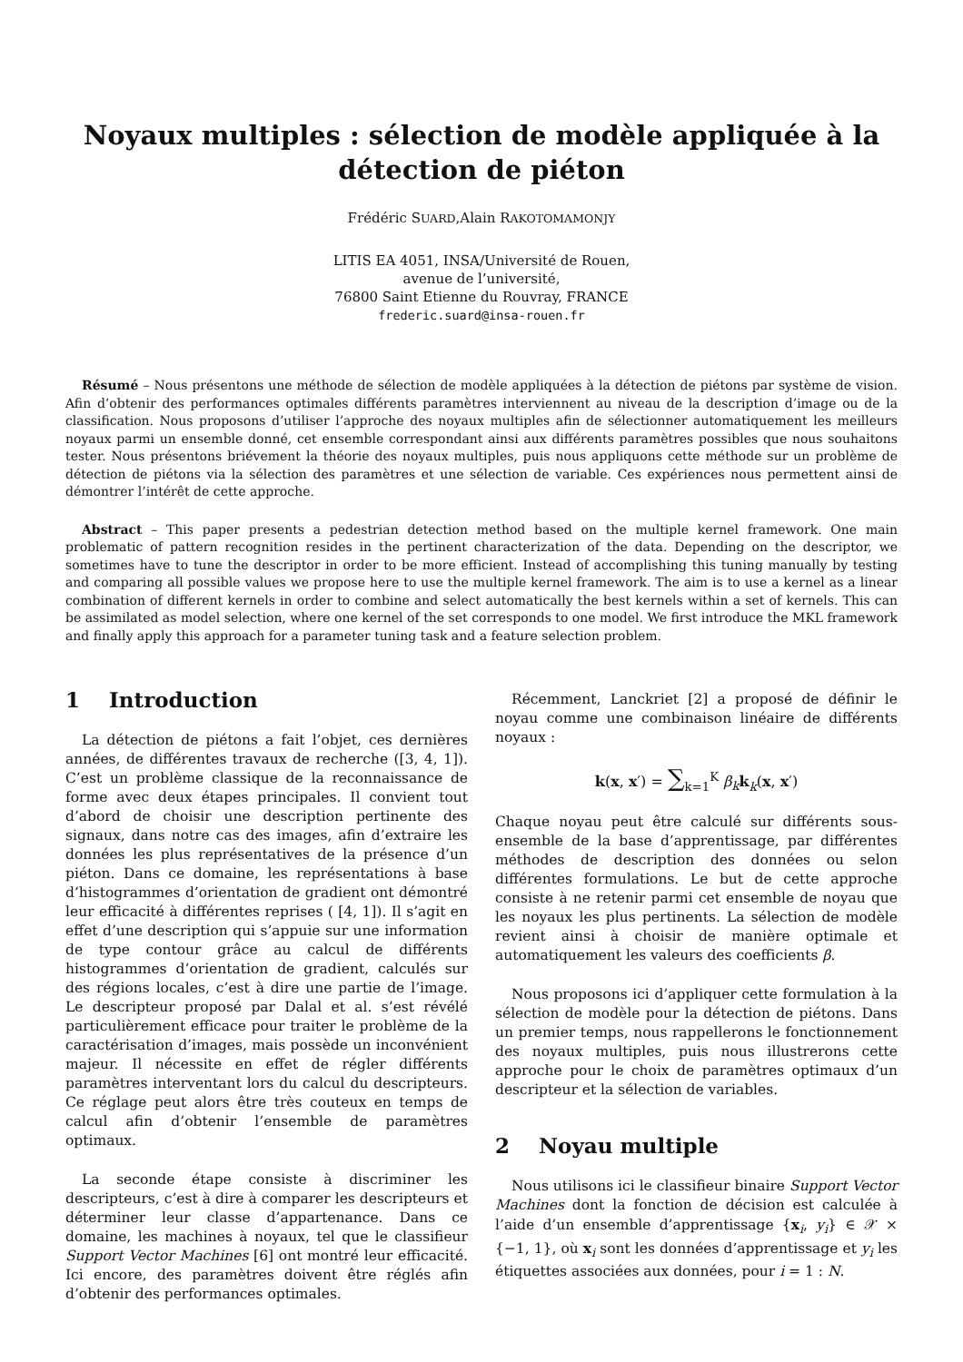Noyaux multiples : sélection de modèle appliquée à la détection de piéton
Frédéric SUARD,Alain RAKOTOMAMONJY
LITIS EA 4051, INSA/Université de Rouen,
avenue de l’université,
76800 Saint Etienne du Rouvray, FRANCE
frederic.suard@insa-rouen.fr
Résumé – Nous présentons une méthode de sélection de modèle appliquées à la détection de piétons par système de vision. Afin d’obtenir des performances optimales différents paramètres interviennent au niveau de la description d’image ou de la classification. Nous proposons d’utiliser l’approche des noyaux multiples afin de sélectionner automatiquement les meilleurs noyaux parmi un ensemble donné, cet ensemble correspondant ainsi aux différents paramètres possibles que nous souhaitons tester. Nous présentons briévement la théorie des noyaux multiples, puis nous appliquons cette méthode sur un problème de détection de piétons via la sélection des paramètres et une sélection de variable. Ces expériences nous permettent ainsi de démontrer l’intérêt de cette approche.
Abstract – This paper presents a pedestrian detection method based on the multiple kernel framework. One main problematic of pattern recognition resides in the pertinent characterization of the data. Depending on the descriptor, we sometimes have to tune the descriptor in order to be more efficient. Instead of accomplishing this tuning manually by testing and comparing all possible values we propose here to use the multiple kernel framework. The aim is to use a kernel as a linear combination of different kernels in order to combine and select automatically the best kernels within a set of kernels. This can be assimilated as model selection, where one kernel of the set corresponds to one model. We first introduce the MKL framework and finally apply this approach for a parameter tuning task and a feature selection problem.
1 Introduction
La détection de piétons a fait l’objet, ces dernières années, de différentes travaux de recherche ([3, 4, 1]). C’est un problème classique de la reconnaissance de forme avec deux étapes principales. Il convient tout d’abord de choisir une description pertinente des signaux, dans notre cas des images, afin d’extraire les données les plus représentatives de la présence d’un piéton. Dans ce domaine, les représentations à base d’histogrammes d’orientation de gradient ont démontré leur efficacité à différentes reprises ( [4, 1]). Il s’agit en effet d’une description qui s’appuie sur une information de type contour grâce au calcul de différents histogrammes d’orientation de gradient, calculés sur des régions locales, c’est à dire une partie de l’image. Le descripteur proposé par Dalal et al. s’est révélé particulièrement efficace pour traiter le problème de la caractérisation d’images, mais possède un inconvénient majeur. Il nécessite en effet de régler différents paramètres interventant lors du calcul du descripteurs. Ce réglage peut alors être très couteux en temps de calcul afin d’obtenir l’ensemble de paramètres optimaux.
La seconde étape consiste à discriminer les descripteurs, c’est à dire à comparer les descripteurs et déterminer leur classe d’appartenance. Dans ce domaine, les machines à noyaux, tel que le classifieur Support Vector Machines [6] ont montré leur efficacité. Ici encore, des paramètres doivent être réglés afin d’obtenir des performances optimales.
Récemment, Lanckriet [2] a proposé de définir le noyau comme une combinaison linéaire de différents noyaux :
k(x, x′) = ∑<sub>k=1</sub><sup>K</sup> β<sub>k</sub> k<sub>k</sub>(x, x′)
Chaque noyau peut être calculé sur différents sous-ensemble de la base d’apprentissage, par différentes méthodes de description des données ou selon différentes formulations. Le but de cette approche consiste à ne retenir parmi cet ensemble de noyau que les noyaux les plus pertinents. La sélection de modèle revient ainsi à choisir de manière optimale et automatiquement les valeurs des coefficients β.
Nous proposons ici d’appliquer cette formulation à la sélection de modèle pour la détection de piétons. Dans un premier temps, nous rappellerons le fonctionnement des noyaux multiples, puis nous illustrerons cette approche pour le choix de paramètres optimaux d’un descripteur et la sélection de variables.
2 Noyau multiple
Nous utilisons ici le classifieur binaire Support Vector Machines dont la fonction de décision est calculée à l’aide d’un ensemble d’apprentissage {x<sub>i</sub>, y<sub>i</sub>} ∈ 𝒳 × {−1, 1}, où x<sub>i</sub> sont les données d’apprentissage et y<sub>i</sub> les étiquettes associées aux données, pour i = 1 : N.